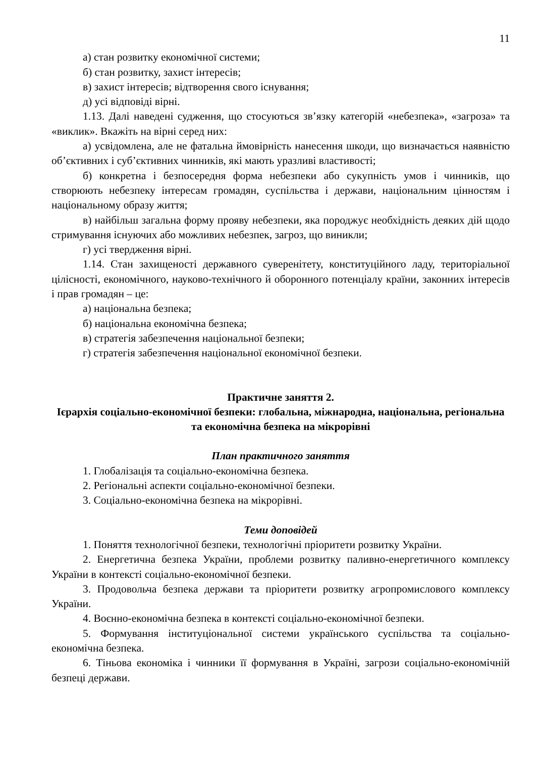11
а) стан розвитку економічної системи;
б) стан розвитку, захист інтересів;
в) захист інтересів; відтворення свого існування;
д) усі відповіді вірні.
1.13. Далі наведені судження, що стосуються зв’язку категорій «небезпека», «загроза» та «виклик». Вкажіть на вірні серед них:
а) усвідомлена, але не фатальна ймовірність нанесення шкоди, що визначається наявністю об’єктивних і суб’єктивних чинників, які мають уразливі властивості;
б) конкретна і безпосередня форма небезпеки або сукупність умов і чинників, що створюють небезпеку інтересам громадян, суспільства і держави, національним цінностям і національному образу життя;
в) найбільш загальна форму прояву небезпеки, яка породжує необхідність деяких дій щодо стримування існуючих або можливих небезпек, загроз, що виникли;
г) усі твердження вірні.
1.14. Стан захищеності державного суверенітету, конституційного ладу, територіальної цілісності, економічного, науково-технічного й оборонного потенціалу країни, законних інтересів і прав громадян – це:
а) національна безпека;
б) національна економічна безпека;
в) стратегія забезпечення національної безпеки;
г) стратегія забезпечення національної економічної безпеки.
Практичне заняття 2.
Ієрархія соціально-економічної безпеки: глобальна, міжнародна, національна, регіональна та економічна безпека на мікрорівні
План практичного заняття
1. Глобалізація та соціально-економічна безпека.
2. Регіональні аспекти соціально-економічної безпеки.
3. Соціально-економічна безпека на мікрорівні.
Теми доповідей
1. Поняття технологічної безпеки, технологічні пріоритети розвитку України.
2. Енергетична безпека України, проблеми розвитку паливно-енергетичного комплексу України в контексті соціально-економічної безпеки.
3. Продовольча безпека держави та пріоритети розвитку агропромислового комплексу України.
4. Воєнно-економічна безпека в контексті соціально-економічної безпеки.
5. Формування інституціональної системи українського суспільства та соціально-економічна безпека.
6. Тіньова економіка і чинники її формування в Україні, загрози соціально-економічній безпеці держави.